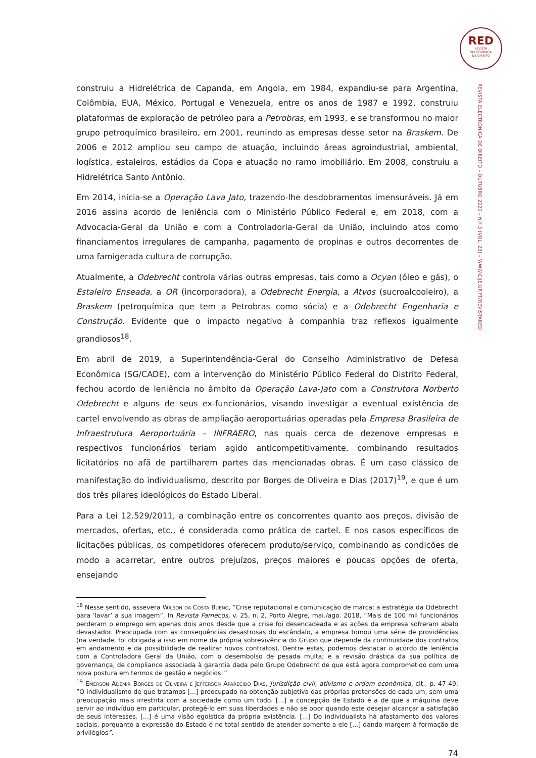RED
REVISTA
ELECTRÓNICA
DE DIREITO
REVISTA ELECTRÓNICA DE DIREITO – OUTUBRO 2020 – N.º 3 (VOL. 23) – WWW.CIJE.UP.PT/REVISTARED
construiu a Hidrelétrica de Capanda, em Angola, em 1984, expandiu-se para Argentina, Colômbia, EUA, México, Portugal e Venezuela, entre os anos de 1987 e 1992, construiu plataformas de exploração de petróleo para a Petrobras, em 1993, e se transformou no maior grupo petroquímico brasileiro, em 2001, reunindo as empresas desse setor na Braskem. De 2006 e 2012 ampliou seu campo de atuação, incluindo áreas agroindustrial, ambiental, logística, estaleiros, estádios da Copa e atuação no ramo imobiliário. Em 2008, construiu a Hidrelétrica Santo Antônio.
Em 2014, inicia-se a Operação Lava Jato, trazendo-lhe desdobramentos imensuráveis. Já em 2016 assina acordo de leniência com o Ministério Público Federal e, em 2018, com a Advocacia-Geral da União e com a Controladoria-Geral da União, incluindo atos como financiamentos irregulares de campanha, pagamento de propinas e outros decorrentes de uma famigerada cultura de corrupção.
Atualmente, a Odebrecht controla várias outras empresas, tais como a Ocyan (óleo e gás), o Estaleiro Enseada, a OR (incorporadora), a Odebrecht Energia, a Atvos (sucroalcooleiro), a Braskem (petroquímica que tem a Petrobras como sócia) e a Odebrecht Engenharia e Construção. Evidente que o impacto negativo à companhia traz reflexos igualmente grandiosos<sup>18</sup>.
Em abril de 2019, a Superintendência-Geral do Conselho Administrativo de Defesa Econômica (SG/CADE), com a intervenção do Ministério Público Federal do Distrito Federal, fechou acordo de leniência no âmbito da Operação Lava-Jato com a Construtora Norberto Odebrecht e alguns de seus ex-funcionários, visando investigar a eventual existência de cartel envolvendo as obras de ampliação aeroportuárias operadas pela Empresa Brasileira de Infraestrutura Aeroportuária – INFRAERO, nas quais cerca de dezenove empresas e respectivos funcionários teriam agido anticompetitivamente, combinando resultados licitatórios no afã de partilharem partes das mencionadas obras. É um caso clássico de manifestação do individualismo, descrito por Borges de Oliveira e Dias (2017)<sup>19</sup>, e que é um dos três pilares ideológicos do Estado Liberal.
Para a Lei 12.529/2011, a combinação entre os concorrentes quanto aos preços, divisão de mercados, ofertas, etc., é considerada como prática de cartel. E nos casos específicos de licitações públicas, os competidores oferecem produto/serviço, combinando as condições de modo a acarretar, entre outros prejuízos, preços maiores e poucas opções de oferta, ensejando
<sup>18</sup> Nesse sentido, assevera Wilson da Costa Bueno, “Crise reputacional e comunicação de marca: a estratégia da Odebrecht para ‘lavar’ a sua imagem”, In Revista Famecos, v. 25, n. 2, Porto Alegre, mai./ago. 2018, “Mais de 100 mil funcionários perderam o emprego em apenas dois anos desde que a crise foi desencadeada e as ações da empresa sofreram abalo devastador. Preocupada com as consequências desastrosas do escândalo, a empresa tomou uma série de providências (na verdade, foi obrigada a isso em nome da própria sobrevivência do Grupo que depende da continuidade dos contratos em andamento e da possibilidade de realizar novos contratos). Dentre estas, podemos destacar o acordo de leniência com a Controladora Geral da União, com o desembolso de pesada multa; e a revisão drástica da sua política de governança, de compliance associada à garantia dada pelo Grupo Odebrecht de que está agora comprometido com uma nova postura em termos de gestão e negócios.”
<sup>19</sup> Emerson Ademir Borges de Oliveira e Jefferson Aparecido Dias, Jurisdição civil, ativismo e ordem econômica, cit., p. 47-49: ”O individualismo de que tratamos [...] preocupado na obtenção subjetiva das próprias pretensões de cada um, sem uma preocupação mais irrestrita com a sociedade como um todo. [...] a concepção de Estado é a de que a máquina deve servir ao indivíduo em particular, protegê-lo em suas liberdades e não se opor quando este desejar alcançar a satisfação de seus interesses. [...] é uma visão egoística da própria existência. [...] Do individualista há afastamento dos valores sociais, porquanto a expressão do Estado é no total sentido de atender somente a ele [...] dando margem à formação de privilégios”.
74